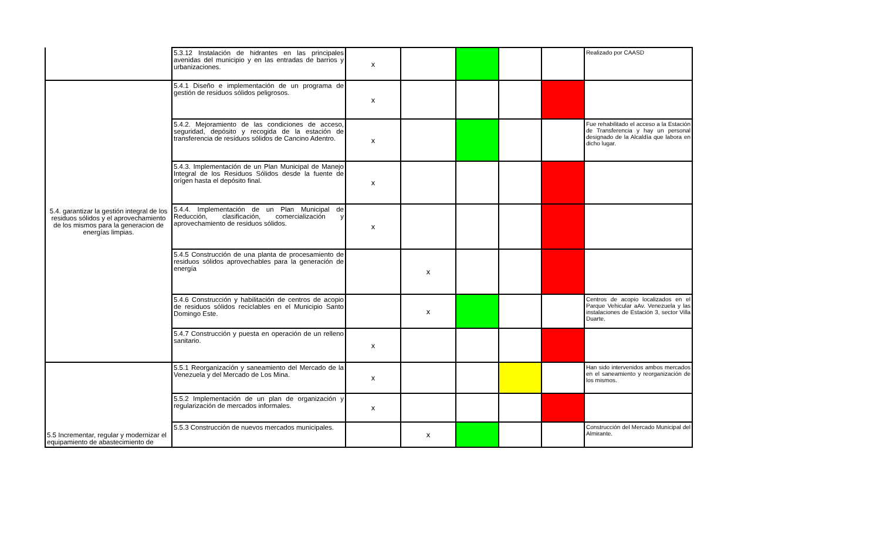| | 5.3.12 Instalación de hidrantes en las principales avenidas del municipio y en las entradas de barrios y urbanizaciones. | x | | | | | Realizado por CAASD |
| 5.4. garantizar la gestión integral de los residuos sólidos y el aprovechamiento de los mismos para la generacion de energías limpias. | 5.4.1 Diseño e implementación de un programa de gestión de residuos sólidos peligrosos. | x | | | | | |
| | 5.4.2. Mejoramiento de las condiciones de acceso, seguridad, depósito y recogida de la estación de transferencia de resíduos sólidos de Cancino Adentro. | x | | | | | Fue rehabilitado el acceso a la Estación de Transferencia y hay un personal designado de la Alcaldía que labora en dicho lugar. |
| | 5.4.3. Implementación de un Plan Municipal de Manejo Integral de los Residuos Sólidos desde la fuente de orígen hasta el depósito final. | x | | | | | |
| | 5.4.4. Implementación de un Plan Municipal de Reducción, clasificación, comercialización y aprovechamiento de residuos sólidos. | x | | | | | |
| | 5.4.5 Construcción de una planta de procesamiento de residuos sólidos aprovechables para la generación de energía | | x | | | | |
| | 5.4.6 Construcción y habilitación de centros de acopio de residuos sólidos reciclables en el Municipio Santo Domingo Este. | | x | | | | Centros de acopio localizados en el Parque Vehicular aAv. Venezuela y las instalaciones de Estación 3, sector Villa Duarte. |
| | 5.4.7 Construcción y puesta en operación de un relleno sanitario. | x | | | | | |
| 5.5 Incrementar, regular y modernizar el equipamiento de abastecimiento de | 5.5.1 Reorganización y saneamiento del Mercado de la Venezuela y del Mercado de Los Mina. | x | | | | | Han sido intervenidos ambos mercados en el saneamiento y reorganización de los mismos. |
| | 5.5.2 Implementación de un plan de organización y regularización de mercados informales. | x | | | | | |
| | 5.5.3 Construcción de nuevos mercados municipales. | | x | | | | Construcción del Mercado Municipal del Almirante. |